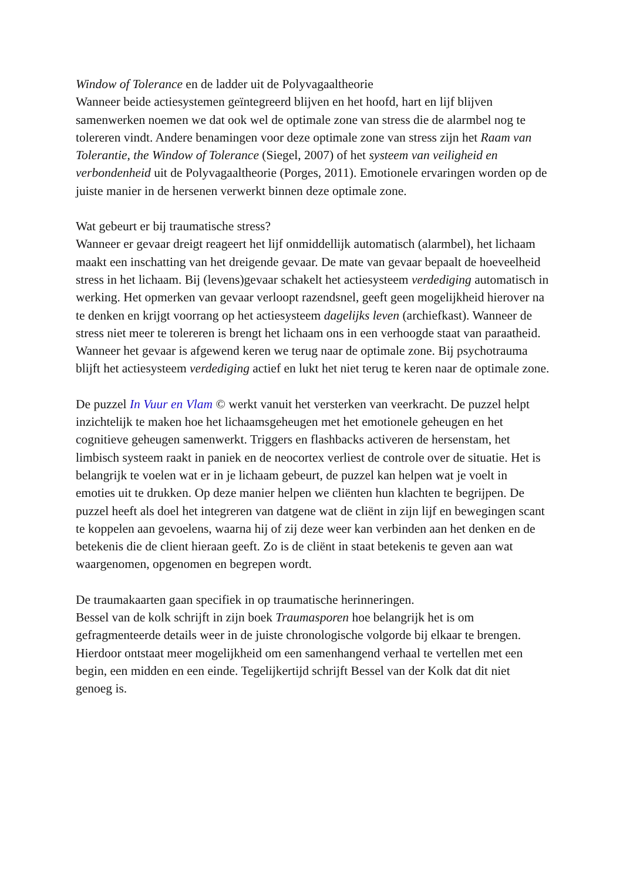Window of Tolerance en de ladder uit de Polyvagaaltheorie
Wanneer beide actiesystemen geïntegreerd blijven en het hoofd, hart en lijf blijven samenwerken noemen we dat ook wel de optimale zone van stress die de alarmbel nog te tolereren vindt. Andere benamingen voor deze optimale zone van stress zijn het Raam van Tolerantie, the Window of Tolerance (Siegel, 2007) of het systeem van veiligheid en verbondenheid uit de Polyvagaaltheorie (Porges, 2011). Emotionele ervaringen worden op de juiste manier in de hersenen verwerkt binnen deze optimale zone.
Wat gebeurt er bij traumatische stress?
Wanneer er gevaar dreigt reageert het lijf onmiddellijk automatisch (alarmbel), het lichaam maakt een inschatting van het dreigende gevaar. De mate van gevaar bepaalt de hoeveelheid stress in het lichaam. Bij (levens)gevaar schakelt het actiesysteem verdediging automatisch in werking. Het opmerken van gevaar verloopt razendsnel, geeft geen mogelijkheid hierover na te denken en krijgt voorrang op het actiesysteem dagelijks leven (archiefkast). Wanneer de stress niet meer te tolereren is brengt het lichaam ons in een verhoogde staat van paraatheid. Wanneer het gevaar is afgewend keren we terug naar de optimale zone. Bij psychotrauma blijft het actiesysteem verdediging actief en lukt het niet terug te keren naar de optimale zone.
De puzzel In Vuur en Vlam © werkt vanuit het versterken van veerkracht. De puzzel helpt inzichtelijk te maken hoe het lichaamsgeheugen met het emotionele geheugen en het cognitieve geheugen samenwerkt. Triggers en flashbacks activeren de hersenstam, het limbisch systeem raakt in paniek en de neocortex verliest de controle over de situatie. Het is belangrijk te voelen wat er in je lichaam gebeurt, de puzzel kan helpen wat je voelt in emoties uit te drukken. Op deze manier helpen we cliënten hun klachten te begrijpen. De puzzel heeft als doel het integreren van datgene wat de cliënt in zijn lijf en bewegingen scant te koppelen aan gevoelens, waarna hij of zij deze weer kan verbinden aan het denken en de betekenis die de client hieraan geeft. Zo is de cliënt in staat betekenis te geven aan wat waargenomen, opgenomen en begrepen wordt.
De traumakaarten gaan specifiek in op traumatische herinneringen.
Bessel van de kolk schrijft in zijn boek Traumasporen hoe belangrijk het is om gefragmenteerde details weer in de juiste chronologische volgorde bij elkaar te brengen. Hierdoor ontstaat meer mogelijkheid om een samenhangend verhaal te vertellen met een begin, een midden en een einde. Tegelijkertijd schrijft Bessel van der Kolk dat dit niet genoeg is.